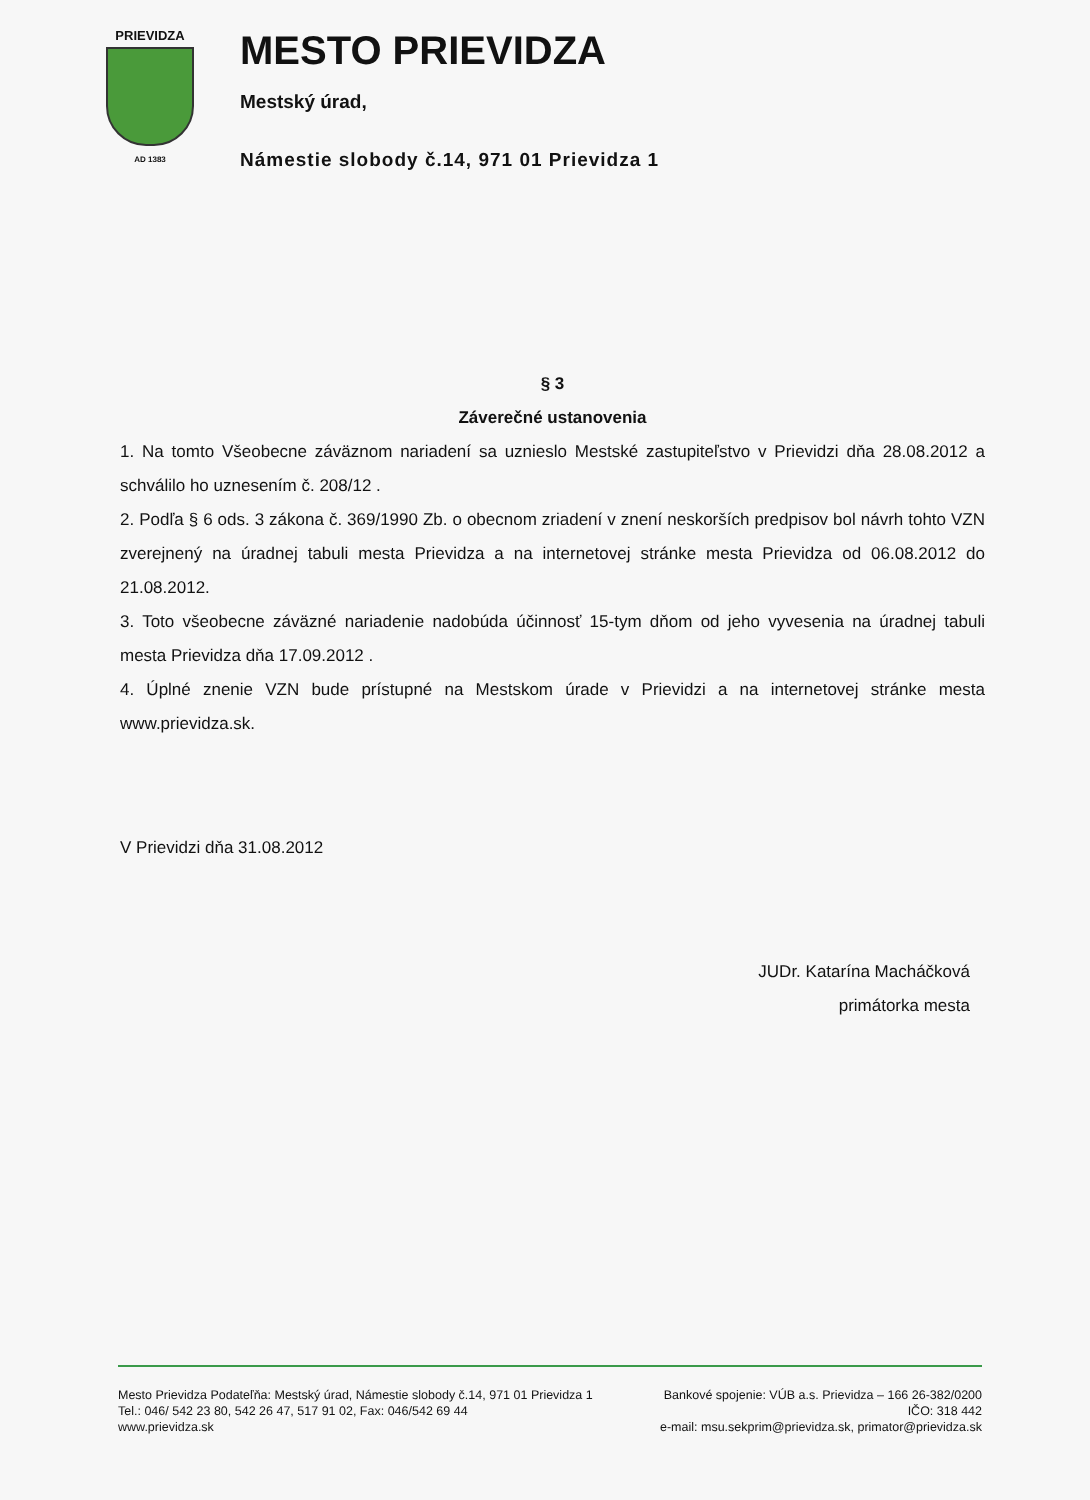PRIEVIDZA
AD 1383
MESTO PRIEVIDZA
Mestský úrad,
Námestie slobody č.14, 971 01 Prievidza 1
§ 3
Záverečné ustanovenia
1. Na tomto Všeobecne záväznom nariadení sa uznieslo Mestské zastupiteľstvo v Prievidzi dňa 28.08.2012 a schválilo ho uznesením č. 208/12 .
2. Podľa § 6 ods. 3 zákona č. 369/1990 Zb. o obecnom zriadení v znení neskorších predpisov bol návrh tohto VZN zverejnený na úradnej tabuli mesta Prievidza a na internetovej stránke mesta Prievidza od 06.08.2012 do 21.08.2012.
3. Toto všeobecne záväzné nariadenie nadobúda účinnosť 15-tym dňom od jeho vyvesenia na úradnej tabuli mesta Prievidza dňa 17.09.2012 .
4. Úplné znenie VZN bude prístupné na Mestskom úrade v Prievidzi a na internetovej stránke mesta www.prievidza.sk.
V Prievidzi dňa 31.08.2012
JUDr. Katarína Macháčková
primátorka mesta
Mesto Prievidza Podateľňa: Mestský úrad, Námestie slobody č.14, 971 01 Prievidza 1
Tel.: 046/ 542 23 80, 542 26 47, 517 91 02, Fax: 046/542 69 44
www.prievidza.sk
Bankové spojenie: VÚB a.s. Prievidza – 166 26-382/0200
IČO: 318 442
e-mail: msu.sekprim@prievidza.sk, primator@prievidza.sk